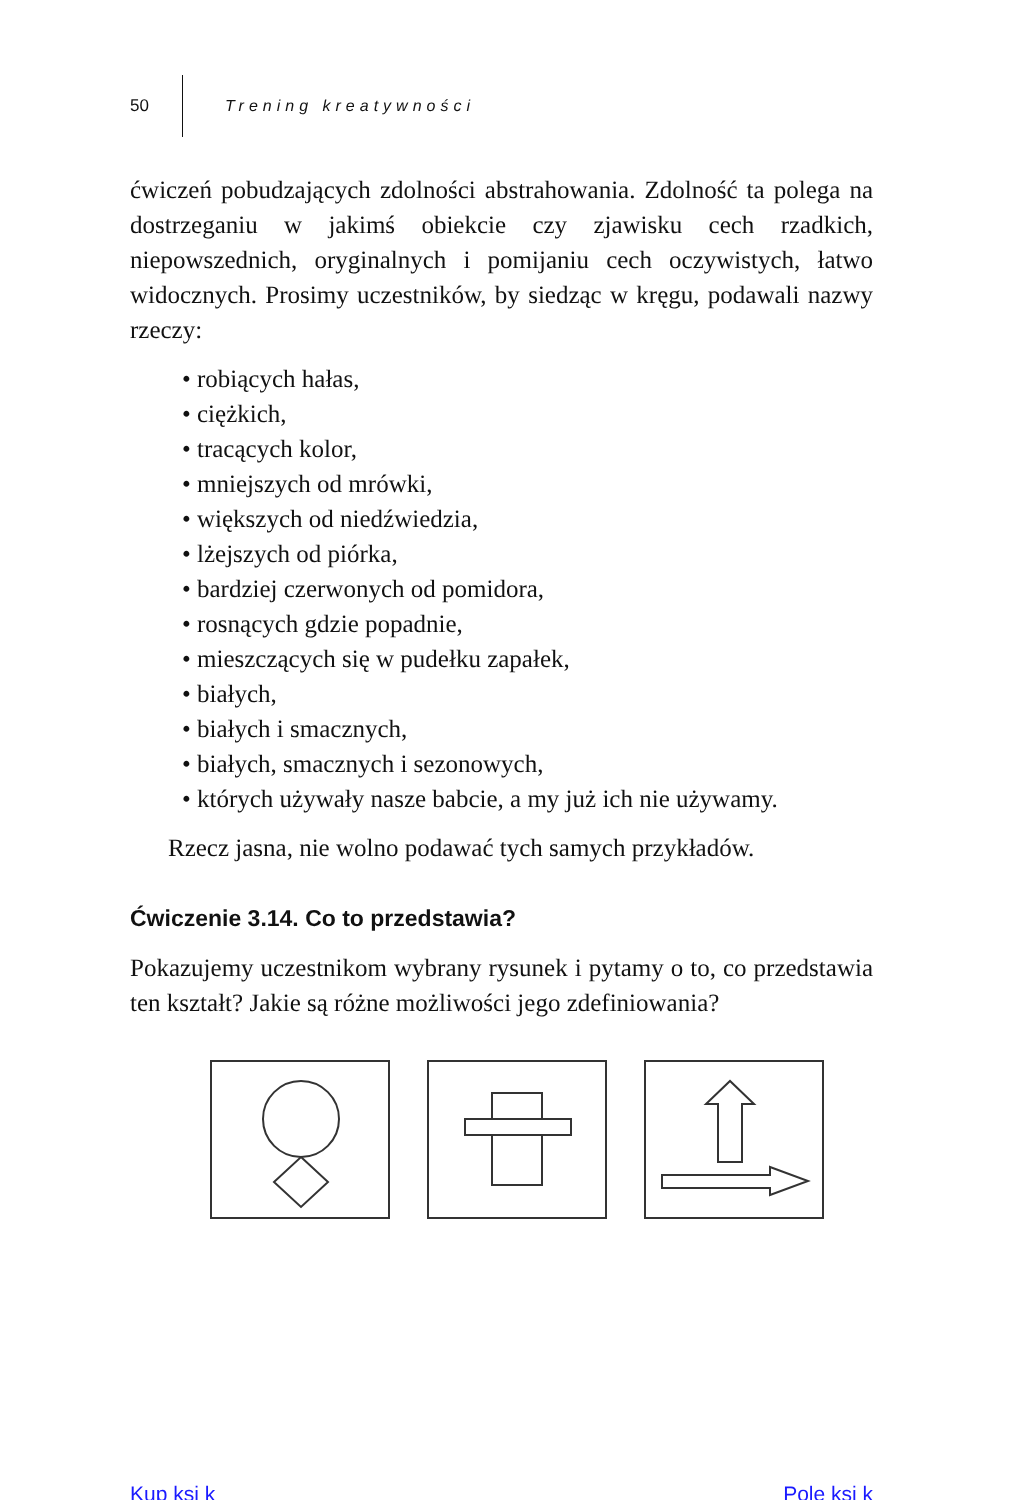50 Trening kreatywności
ćwiczeń pobudzających zdolności abstrahowania. Zdolność ta polega na dostrzeganiu w jakimś obiekcie czy zjawisku cech rzadkich, niepowszednich, oryginalnych i pomijaniu cech oczywistych, łatwo widocznych. Prosimy uczestników, by siedząc w kręgu, podawali nazwy rzeczy:
• robiących hałas,
• ciężkich,
• tracących kolor,
• mniejszych od mrówki,
• większych od niedźwiedzia,
• lżejszych od piórka,
• bardziej czerwonych od pomidora,
• rosnących gdzie popadnie,
• mieszczących się w pudełku zapałek,
• białych,
• białych i smacznych,
• białych, smacznych i sezonowych,
• których używały nasze babcie, a my już ich nie używamy.
Rzecz jasna, nie wolno podawać tych samych przykładów.
Ćwiczenie 3.14. Co to przedstawia?
Pokazujemy uczestnikom wybrany rysunek i pytamy o to, co przedstawia ten kształt? Jakie są różne możliwości jego zdefiniowania?
Kup ksi k Pole ksi k